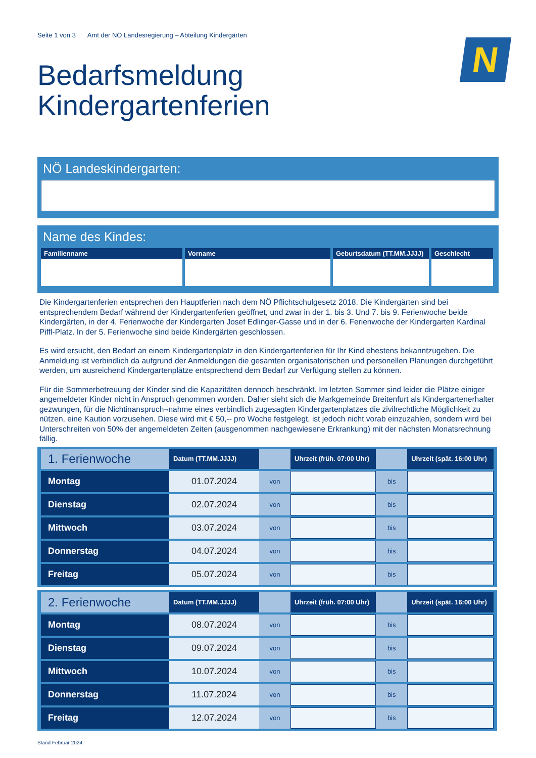Seite 1 von 3 Amt der NÖ Landesregierung – Abteilung Kindergärten
N
Bedarfsmeldung
Kindergartenferien
NÖ Landeskindergarten:
Name des Kindes:
Familienname Vorname Geburtsdatum (TT.MM.JJJJ)
Geschlecht
Die Kindergartenferien entsprechen den Hauptferien nach dem NÖ Pflichtschulgesetz 2018. Die Kindergärten sind bei entsprechendem Bedarf während der Kindergartenferien geöffnet, und zwar in der 1. bis 3. Und 7. bis 9. Ferienwoche beide Kindergärten, in der 4. Ferienwoche der Kindergarten Josef Edlinger-Gasse und in der 6. Ferienwoche der Kindergarten Kardinal Piffl-Platz. In der 5. Ferienwoche sind beide Kindergärten geschlossen.
Es wird ersucht, den Bedarf an einem Kindergartenplatz in den Kindergartenferien für Ihr Kind ehestens bekanntzugeben. Die Anmeldung ist verbindlich da aufgrund der Anmeldungen die gesamten organisatorischen und personellen Planungen durchgeführt werden, um ausreichend Kindergartenplätze entsprechend dem Bedarf zur Verfügung stellen zu können.
Für die Sommerbetreuung der Kinder sind die Kapazitäten dennoch beschränkt. Im letzten Sommer sind leider die Plätze einiger angemeldeter Kinder nicht in Anspruch genommen worden. Daher sieht sich die Markgemeinde Breitenfurt als Kindergartenerhalter gezwungen, für die Nichtinanspruch¬nahme eines verbindlich zugesagten Kindergartenplatzes die zivilrechtliche Möglichkeit zu nützen, eine Kaution vorzusehen. Diese wird mit € 50,-- pro Woche festgelegt, ist jedoch nicht vorab einzuzahlen, sondern wird bei Unterschreiten von 50% der angemeldeten Zeiten (ausgenommen nachgewiesene Erkrankung) mit der nächsten Monatsrechnung fällig.
| 1. Ferienwoche | Datum (TT.MM.JJJJ) | | Uhrzeit (früh. 07:00 Uhr) | | Uhrzeit (spät. 16:00 Uhr) |
| --- | --- | --- | --- | --- | --- |
| Montag | 01.07.2024 | von | | bis | |
| Dienstag | 02.07.2024 | von | | bis | |
| Mittwoch | 03.07.2024 | von | | bis | |
| Donnerstag | 04.07.2024 | von | | bis | |
| Freitag | 05.07.2024 | von | | bis | |
| 2. Ferienwoche | Datum (TT.MM.JJJJ) | | Uhrzeit (früh. 07:00 Uhr) | | Uhrzeit (spät. 16:00 Uhr) |
| --- | --- | --- | --- | --- | --- |
| Montag | 08.07.2024 | von | | bis | |
| Dienstag | 09.07.2024 | von | | bis | |
| Mittwoch | 10.07.2024 | von | | bis | |
| Donnerstag | 11.07.2024 | von | | bis | |
| Freitag | 12.07.2024 | von | | bis | |
Stand Februar 2024